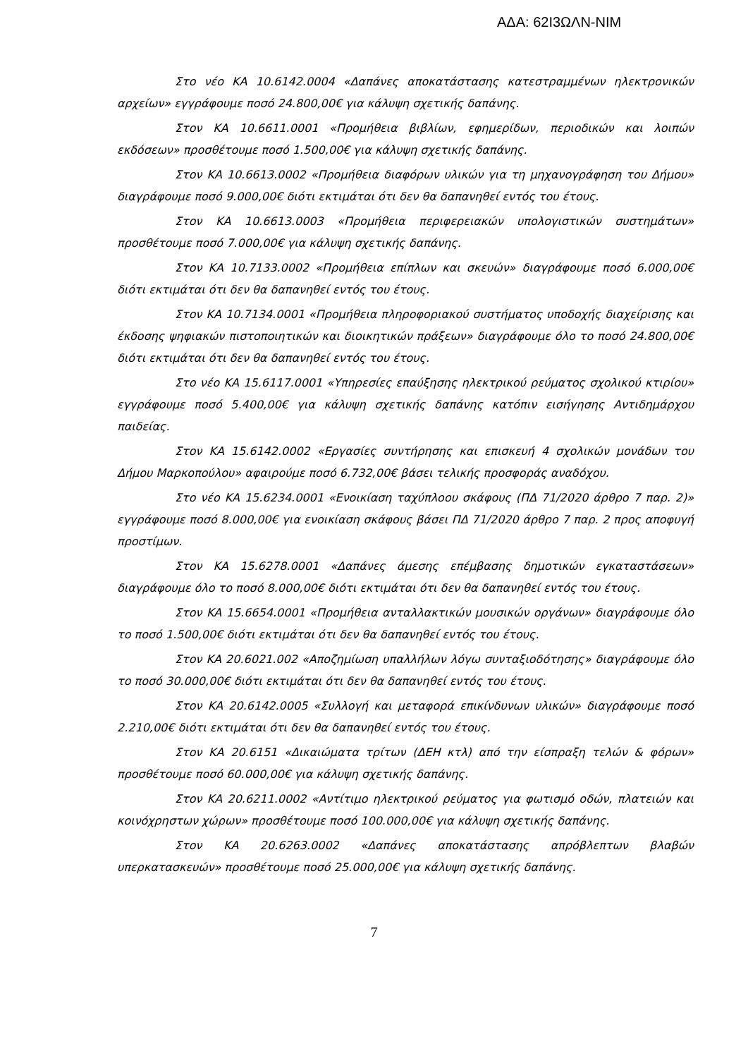ΑΔΑ: 62Ι3ΩΛΝ-ΝΙΜ
Στο νέο ΚΑ 10.6142.0004 «Δαπάνες αποκατάστασης κατεστραμμένων ηλεκτρονικών αρχείων» εγγράφουμε ποσό 24.800,00€ για κάλυψη σχετικής δαπάνης.
Στον ΚΑ 10.6611.0001 «Προμήθεια βιβλίων, εφημερίδων, περιοδικών και λοιπών εκδόσεων» προσθέτουμε ποσό 1.500,00€ για κάλυψη σχετικής δαπάνης.
Στον ΚΑ 10.6613.0002 «Προμήθεια διαφόρων υλικών για τη μηχανογράφηση του Δήμου» διαγράφουμε ποσό 9.000,00€ διότι εκτιμάται ότι δεν θα δαπανηθεί εντός του έτους.
Στον ΚΑ 10.6613.0003 «Προμήθεια περιφερειακών υπολογιστικών συστημάτων» προσθέτουμε ποσό 7.000,00€ για κάλυψη σχετικής δαπάνης.
Στον ΚΑ 10.7133.0002 «Προμήθεια επίπλων και σκευών» διαγράφουμε ποσό 6.000,00€ διότι εκτιμάται ότι δεν θα δαπανηθεί εντός του έτους.
Στον ΚΑ 10.7134.0001 «Προμήθεια πληροφοριακού συστήματος υποδοχής διαχείρισης και έκδοσης ψηφιακών πιστοποιητικών και διοικητικών πράξεων» διαγράφουμε όλο το ποσό 24.800,00€ διότι εκτιμάται ότι δεν θα δαπανηθεί εντός του έτους.
Στο νέο ΚΑ 15.6117.0001 «Υπηρεσίες επαύξησης ηλεκτρικού ρεύματος σχολικού κτιρίου» εγγράφουμε ποσό 5.400,00€ για κάλυψη σχετικής δαπάνης κατόπιν εισήγησης Αντιδημάρχου παιδείας.
Στον ΚΑ 15.6142.0002 «Εργασίες συντήρησης και επισκευή 4 σχολικών μονάδων του Δήμου Μαρκοπούλου» αφαιρούμε ποσό 6.732,00€ βάσει τελικής προσφοράς αναδόχου.
Στο νέο ΚΑ 15.6234.0001 «Ενοικίαση ταχύπλοου σκάφους (ΠΔ 71/2020 άρθρο 7 παρ. 2)» εγγράφουμε ποσό 8.000,00€ για ενοικίαση σκάφους βάσει ΠΔ 71/2020 άρθρο 7 παρ. 2 προς αποφυγή προστίμων.
Στον ΚΑ 15.6278.0001 «Δαπάνες άμεσης επέμβασης δημοτικών εγκαταστάσεων» διαγράφουμε όλο το ποσό 8.000,00€ διότι εκτιμάται ότι δεν θα δαπανηθεί εντός του έτους.
Στον ΚΑ 15.6654.0001 «Προμήθεια ανταλλακτικών μουσικών οργάνων» διαγράφουμε όλο το ποσό 1.500,00€ διότι εκτιμάται ότι δεν θα δαπανηθεί εντός του έτους.
Στον ΚΑ 20.6021.002 «Αποζημίωση υπαλλήλων λόγω συνταξιοδότησης» διαγράφουμε όλο το ποσό 30.000,00€ διότι εκτιμάται ότι δεν θα δαπανηθεί εντός του έτους.
Στον ΚΑ 20.6142.0005 «Συλλογή και μεταφορά επικίνδυνων υλικών» διαγράφουμε ποσό 2.210,00€ διότι εκτιμάται ότι δεν θα δαπανηθεί εντός του έτους.
Στον ΚΑ 20.6151 «Δικαιώματα τρίτων (ΔΕΗ κτλ) από την είσπραξη τελών & φόρων» προσθέτουμε ποσό 60.000,00€ για κάλυψη σχετικής δαπάνης.
Στον ΚΑ 20.6211.0002 «Αντίτιμο ηλεκτρικού ρεύματος για φωτισμό οδών, πλατειών και κοινόχρηστων χώρων» προσθέτουμε ποσό 100.000,00€ για κάλυψη σχετικής δαπάνης.
Στον ΚΑ 20.6263.0002 «Δαπάνες αποκατάστασης απρόβλεπτων βλαβών υπερκατασκευών» προσθέτουμε ποσό 25.000,00€ για κάλυψη σχετικής δαπάνης.
7